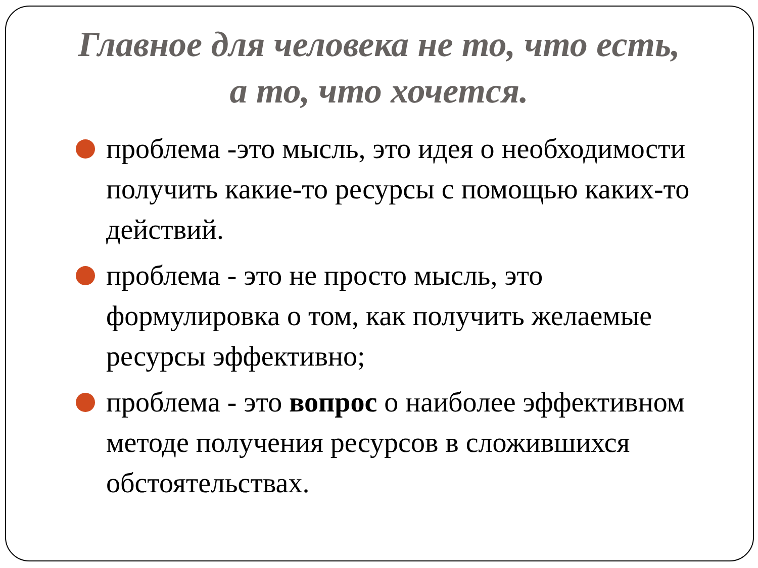Главное для человека не то, что есть, а то, что хочется.
проблема -это мысль, это идея о необходимости получить какие-то ресурсы с помощью каких-то действий.
проблема - это не просто мысль, это формулировка о том, как получить желаемые ресурсы эффективно;
проблема - это вопрос о наиболее эффективном методе получения ресурсов в сложившихся обстоятельствах.